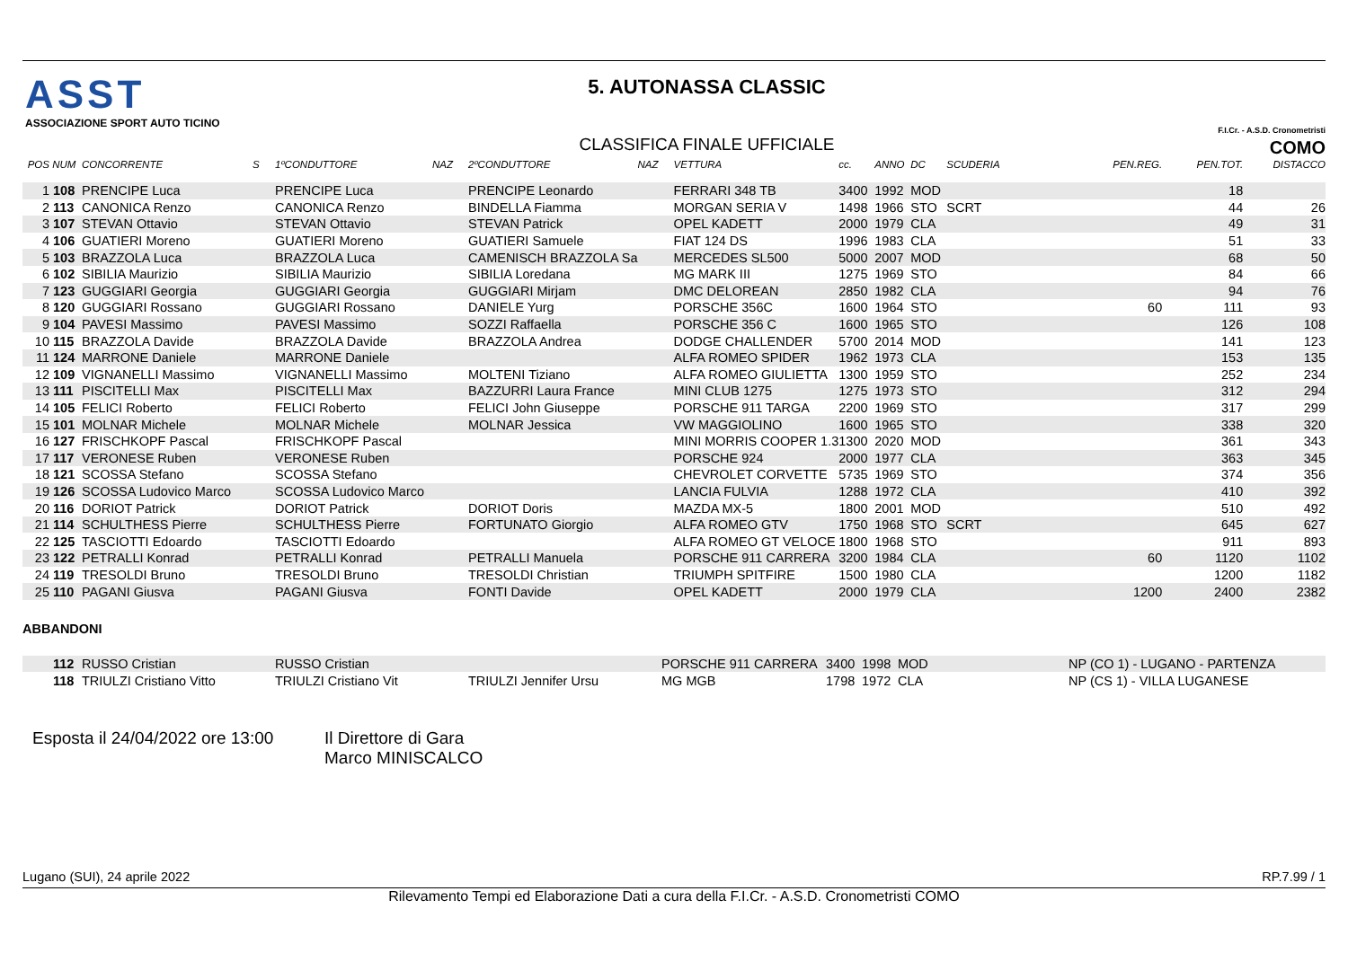ASST
ASSOCIAZIONE SPORT AUTO TICINO
5. AUTONASSA CLASSIC
CLASSIFICA FINALE UFFICIALE
F.I.Cr. - A.S.D. Cronometristi COMO
| POS | NUM | CONCORRENTE | S | 1ºCONDUTTORE | NAZ | 2ºCONDUTTORE | NAZ | VETTURA | cc. | ANNO | DC | SCUDERIA | PEN.REG. | PEN.TOT. | DISTACCO |
| --- | --- | --- | --- | --- | --- | --- | --- | --- | --- | --- | --- | --- | --- | --- | --- |
| 1 | 108 | PRENCIPE Luca | | PRENCIPE Luca | | PRENCIPE Leonardo | | FERRARI 348 TB | 3400 | 1992 | MOD | | | 18 | |
| 2 | 113 | CANONICA Renzo | | CANONICA Renzo | | BINDELLA Fiamma | | MORGAN SERIA V | 1498 | 1966 | STO | SCRT | | 44 | 26 |
| 3 | 107 | STEVAN Ottavio | | STEVAN Ottavio | | STEVAN Patrick | | OPEL KADETT | 2000 | 1979 | CLA | | | 49 | 31 |
| 4 | 106 | GUATIERI Moreno | | GUATIERI Moreno | | GUATIERI Samuele | | FIAT 124 DS | 1996 | 1983 | CLA | | | 51 | 33 |
| 5 | 103 | BRAZZOLA Luca | | BRAZZOLA Luca | | CAMENISCH BRAZZOLA Sa | | MERCEDES SL500 | 5000 | 2007 | MOD | | | 68 | 50 |
| 6 | 102 | SIBILIA Maurizio | | SIBILIA Maurizio | | SIBILIA Loredana | | MG MARK III | 1275 | 1969 | STO | | | 84 | 66 |
| 7 | 123 | GUGGIARI Georgia | | GUGGIARI Georgia | | GUGGIARI Mirjam | | DMC DELOREAN | 2850 | 1982 | CLA | | | 94 | 76 |
| 8 | 120 | GUGGIARI Rossano | | GUGGIARI Rossano | | DANIELE Yurg | | PORSCHE 356C | 1600 | 1964 | STO | | 60 | 111 | 93 |
| 9 | 104 | PAVESI Massimo | | PAVESI Massimo | | SOZZI Raffaella | | PORSCHE 356 C | 1600 | 1965 | STO | | | 126 | 108 |
| 10 | 115 | BRAZZOLA Davide | | BRAZZOLA Davide | | BRAZZOLA Andrea | | DODGE CHALLENDER | 5700 | 2014 | MOD | | | 141 | 123 |
| 11 | 124 | MARRONE Daniele | | MARRONE Daniele | | | | ALFA ROMEO SPIDER | 1962 | 1973 | CLA | | | 153 | 135 |
| 12 | 109 | VIGNANELLI Massimo | | VIGNANELLI Massimo | | MOLTENI Tiziano | | ALFA ROMEO GIULIETTA | 1300 | 1959 | STO | | | 252 | 234 |
| 13 | 111 | PISCITELLI Max | | PISCITELLI Max | | BAZZURRI Laura France | | MINI CLUB 1275 | 1275 | 1973 | STO | | | 312 | 294 |
| 14 | 105 | FELICI Roberto | | FELICI Roberto | | FELICI John Giuseppe | | PORSCHE 911 TARGA | 2200 | 1969 | STO | | | 317 | 299 |
| 15 | 101 | MOLNAR Michele | | MOLNAR Michele | | MOLNAR Jessica | | VW MAGGIOLINO | 1600 | 1965 | STO | | | 338 | 320 |
| 16 | 127 | FRISCHKOPF Pascal | | FRISCHKOPF Pascal | | | | MINI MORRIS COOPER 1.3 | 1300 | 2020 | MOD | | | 361 | 343 |
| 17 | 117 | VERONESE Ruben | | VERONESE Ruben | | | | PORSCHE 924 | 2000 | 1977 | CLA | | | 363 | 345 |
| 18 | 121 | SCOSSA Stefano | | SCOSSA Stefano | | | | CHEVROLET CORVETTE | 5735 | 1969 | STO | | | 374 | 356 |
| 19 | 126 | SCOSSA Ludovico Marco | | SCOSSA Ludovico Marco | | | | LANCIA FULVIA | 1288 | 1972 | CLA | | | 410 | 392 |
| 20 | 116 | DORIOT Patrick | | DORIOT Patrick | | DORIOT Doris | | MAZDA MX-5 | 1800 | 2001 | MOD | | | 510 | 492 |
| 21 | 114 | SCHULTHESS Pierre | | SCHULTHESS Pierre | | FORTUNATO Giorgio | | ALFA ROMEO GTV | 1750 | 1968 | STO | SCRT | | 645 | 627 |
| 22 | 125 | TASCIOTTI Edoardo | | TASCIOTTI Edoardo | | | | ALFA ROMEO GT VELOCE | 1800 | 1968 | STO | | | 911 | 893 |
| 23 | 122 | PETRALLI Konrad | | PETRALLI Konrad | | PETRALLI Manuela | | PORSCHE 911 CARRERA | 3200 | 1984 | CLA | | 60 | 1120 | 1102 |
| 24 | 119 | TRESOLDI Bruno | | TRESOLDI Bruno | | TRESOLDI Christian | | TRIUMPH SPITFIRE | 1500 | 1980 | CLA | | | 1200 | 1182 |
| 25 | 110 | PAGANI Giusva | | PAGANI Giusva | | FONTI Davide | | OPEL KADETT | 2000 | 1979 | CLA | | 1200 | 2400 | 2382 |
ABBANDONI
| | 112 | RUSSO Cristian | | RUSSO Cristian | | | | PORSCHE 911 CARRERA | 3400 | 1998 | MOD | | NP (CO 1) - LUGANO - PARTENZA |
| | 118 | TRIULZI Cristiano Vitto | | TRIULZI Cristiano Vit | | TRIULZI Jennifer Ursu | | MG MGB | 1798 | 1972 | CLA | | NP (CS 1) - VILLA LUGANESE |
Esposta il 24/04/2022 ore 13:00
Il Direttore di Gara
Marco MINISCALCO
Lugano (SUI), 24 aprile 2022 RP.7.99 / 1
Rilevamento Tempi ed Elaborazione Dati a cura della F.I.Cr. - A.S.D. Cronometristi COMO